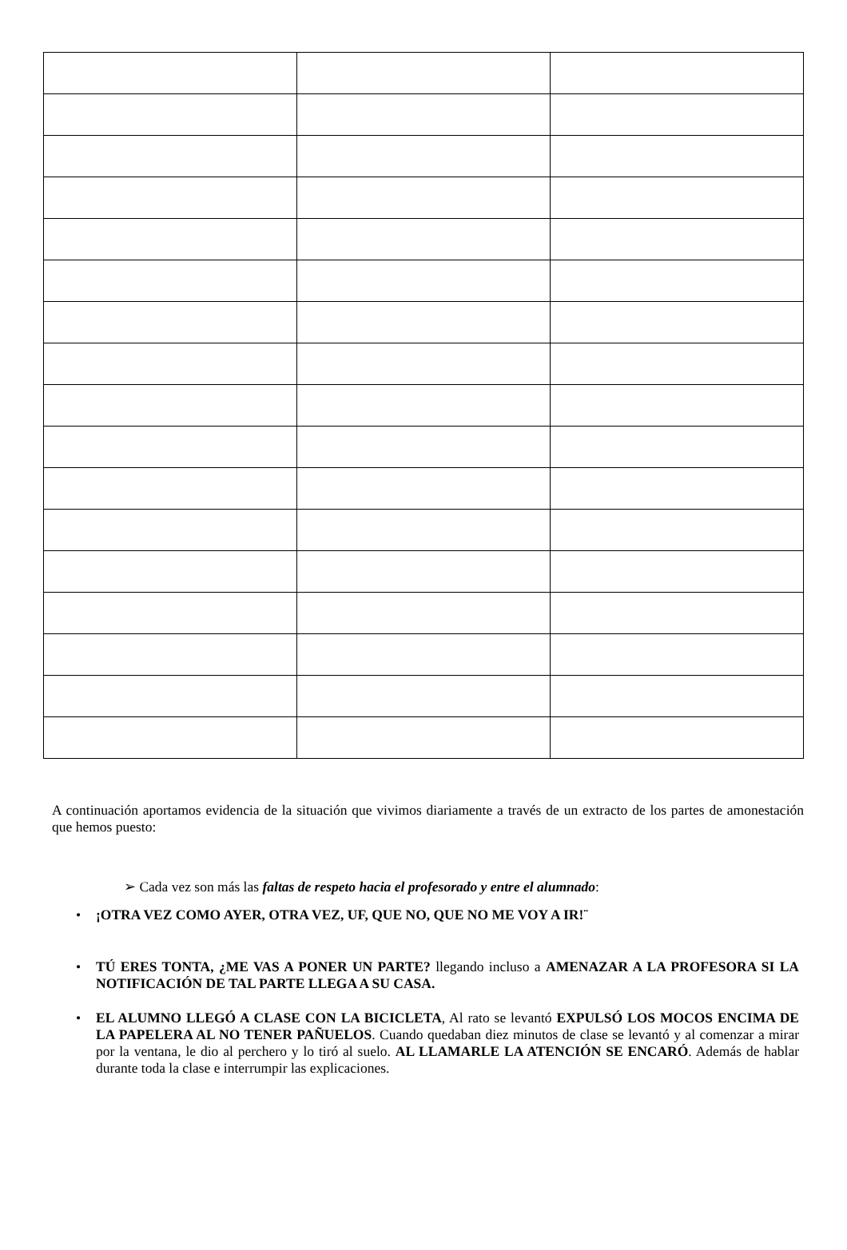A continuación aportamos evidencia de la situación que vivimos diariamente a través de un extracto de los partes de amonestación que hemos puesto:
➢ Cada vez son más las faltas de respeto hacia el profesorado y entre el alumnado:
• ¡OTRA VEZ COMO AYER, OTRA VEZ, UF, QUE NO, QUE NO ME VOY A IR!¨
• TÚ ERES TONTA, ¿ME VAS A PONER UN PARTE? llegando incluso a AMENAZAR A LA PROFESORA SI LA NOTIFICACIÓN DE TAL PARTE LLEGA A SU CASA.
• EL ALUMNO LLEGÓ A CLASE CON LA BICICLETA, Al rato se levantó EXPULSÓ LOS MOCOS ENCIMA DE LA PAPELERA AL NO TENER PAÑUELOS. Cuando quedaban diez minutos de clase se levantó y al comenzar a mirar por la ventana, le dio al perchero y lo tiró al suelo. AL LLAMARLE LA ATENCIÓN SE ENCARÓ. Además de hablar durante toda la clase e interrumpir las explicaciones.